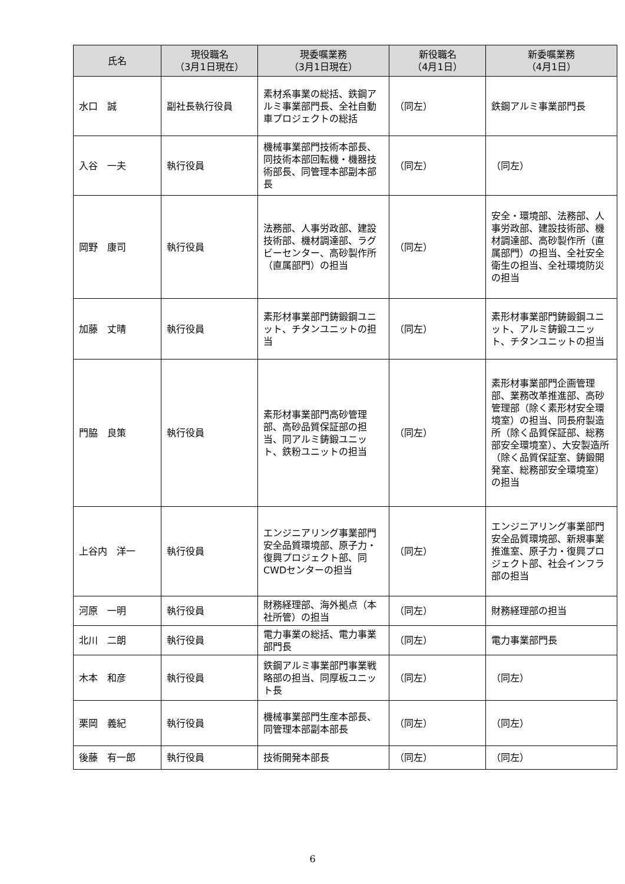| 氏名 | 現役職名 （3月1日現在） | 現委嘱業務 （3月1日現在） | 新役職名 （4月1日） | 新委嘱業務 （4月1日） |
| --- | --- | --- | --- | --- |
| 水口 誠 | 副社長執行役員 | 素材系事業の総括、鉄鋼アルミ事業部門長、全社自動車プロジェクトの総括 | （同左） | 鉄鋼アルミ事業部門長 |
| 入谷 一夫 | 執行役員 | 機械事業部門技術本部長、同技術本部回転機・機器技術部長、同管理本部副本部長 | （同左） | （同左） |
| 岡野 康司 | 執行役員 | 法務部、人事労政部、建設技術部、機材調達部、ラグビーセンター、高砂製作所（直属部門）の担当 | （同左） | 安全・環境部、法務部、人事労政部、建設技術部、機材調達部、高砂製作所（直属部門）の担当、全社安全衛生の担当、全社環境防災の担当 |
| 加藤 丈晴 | 執行役員 | 素形材事業部門鋳鍛鋼ユニット、チタンユニットの担当 | （同左） | 素形材事業部門鋳鍛鋼ユニット、アルミ鋳鍛ユニット、チタンユニットの担当 |
| 門脇 良策 | 執行役員 | 素形材事業部門高砂管理部、高砂品質保証部の担当、同アルミ鋳鍛ユニット、鉄粉ユニットの担当 | （同左） | 素形材事業部門企画管理部、業務改革推進部、高砂管理部（除く素形材安全環境室）の担当、同長府製造所（除く品質保証部、総務部安全環境室）、大安製造所（除く品質保証室、鋳鍛開発室、総務部安全環境室）の担当 |
| 上谷内 洋一 | 執行役員 | エンジニアリング事業部門安全品質環境部、原子力・復興プロジェクト部、同CWDセンターの担当 | （同左） | エンジニアリング事業部門安全品質環境部、新規事業推進室、原子力・復興プロジェクト部、社会インフラ部の担当 |
| 河原 一明 | 執行役員 | 財務経理部、海外拠点（本社所管）の担当 | （同左） | 財務経理部の担当 |
| 北川 二朗 | 執行役員 | 電力事業の総括、電力事業部門長 | （同左） | 電力事業部門長 |
| 木本 和彦 | 執行役員 | 鉄鋼アルミ事業部門事業戦略部の担当、同厚板ユニット長 | （同左） | （同左） |
| 栗岡 義紀 | 執行役員 | 機械事業部門生産本部長、同管理本部副本部長 | （同左） | （同左） |
| 後藤 有一郎 | 執行役員 | 技術開発本部長 | （同左） | （同左） |
6